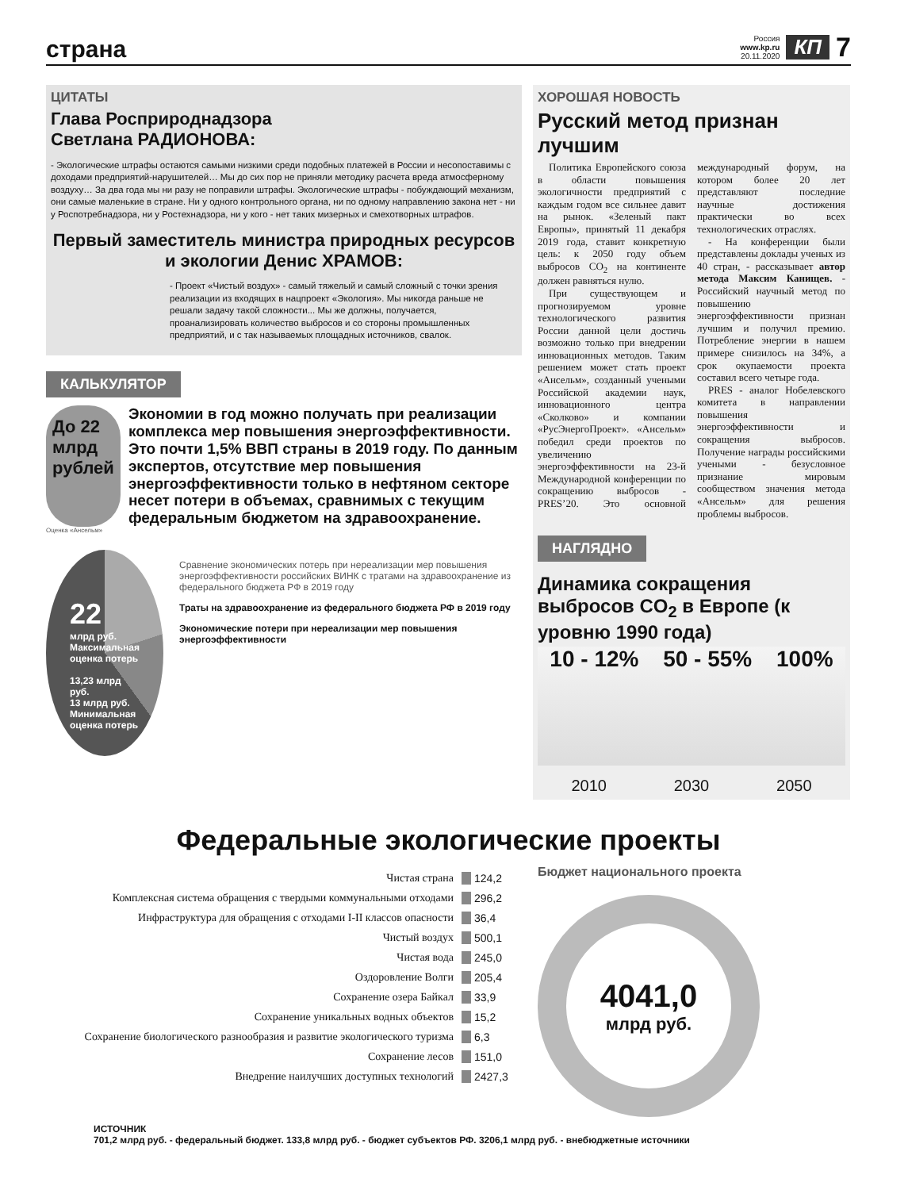страна
Россия
www.kp.ru
20.11.2020
КП 7
ЦИТАТЫ
Глава Росприроднадзора
Светлана РАДИОНОВА:
- Экологические штрафы остаются самыми низкими среди подобных платежей в России и несопоставимы с доходами предприятий-нарушителей… Мы до сих пор не приняли методику расчета вреда атмосферному воздуху… За два года мы ни разу не поправили штрафы. Экологические штрафы - побуждающий механизм, они самые маленькие в стране. Ни у одного контрольного органа, ни по одному направлению закона нет - ни у Роспотребнадзора, ни у Ростехнадзора, ни у кого - нет таких мизерных и смехотворных штрафов.
Первый заместитель министра природных ресурсов и экологии Денис ХРАМОВ:
- Проект «Чистый воздух» - самый тяжелый и самый сложный с точки зрения реализации из входящих в нацпроект «Экология». Мы никогда раньше не решали задачу такой сложности... Мы же должны, получается, проанализировать количество выбросов и со стороны промышленных предприятий, и с так называемых площадных источников, свалок.
КАЛЬКУЛЯТОР
До 22 млрд рублей
Экономии в год можно получать при реализации комплекса мер повышения энергоэффективности. Это почти 1,5% ВВП страны в 2019 году. По данным экспертов, отсутствие мер повышения энергоэффективности только в нефтяном секторе несет потери в объемах, сравнимых с текущим федеральным бюджетом на здравоохранение.
Оценка «Ансельм»
22
млрд руб.
Максимальная оценка потерь
13,23 млрд руб.
13 млрд руб. Минимальная оценка потерь
Сравнение экономических потерь при нереализации мер повышения энергоэффективности российских ВИНК с тратами на здравоохранение из федерального бюджета РФ в 2019 году
Траты на здравоохранение из федерального бюджета РФ в 2019 году
Экономические потери при нереализации мер повышения энергоэффективности
ХОРОШАЯ НОВОСТЬ
Русский метод признан лучшим
Политика Европейского союза в области повышения экологичности предприятий с каждым годом все сильнее давит на рынок. «Зеленый пакт Европы», принятый 11 декабря 2019 года, ставит конкретную цель: к 2050 году объем выбросов CO<sub>2</sub> на континенте должен равняться нулю.
При существующем и прогнозируемом уровне технологического развития России данной цели достичь возможно только при внедрении инновационных методов. Таким решением может стать проект «Ансельм», созданный учеными Российской академии наук, инновационного центра «Сколково» и компании «РусЭнергоПроект». «Ансельм» победил среди проектов по увеличению энергоэффективности на 23-й Международной конференции по сокращению выбросов - PRES’20. Это основной международный форум, на котором более 20 лет представляют последние научные достижения практически во всех технологических отраслях.
- На конференции были представлены доклады ученых из 40 стран, - рассказывает автор метода Максим Канищев. - Российский научный метод по повышению энергоэффективности признан лучшим и получил премию. Потребление энергии в нашем примере снизилось на 34%, а срок окупаемости проекта составил всего четыре года.
PRES - аналог Нобелевского комитета в направлении повышения энергоэффективности и сокращения выбросов. Получение награды российскими учеными - безусловное признание мировым сообществом значения метода «Ансельм» для решения проблемы выбросов.
НАГЛЯДНО
Динамика сокращения выбросов CO<sub>2</sub> в Европе (к уровню 1990 года)
10 - 12% 50 - 55% 100%
2010 2030 2050
Федеральные экологические проекты
Чистая страна 124,2
Комплексная система обращения с твердыми коммунальными отходами 296,2
Инфраструктура для обращения с отходами I-II классов опасности 36,4
Чистый воздух 500,1
Чистая вода 245,0
Оздоровление Волги 205,4
Сохранение озера Байкал 33,9
Сохранение уникальных водных объектов 15,2
Сохранение биологического разнообразия и развитие экологического туризма 6,3
Сохранение лесов 151,0
Внедрение наилучших доступных технологий 2427,3
Бюджет национального проекта
4041,0
млрд руб.
ИСТОЧНИК
701,2 млрд руб. - федеральный бюджет. 133,8 млрд руб. - бюджет субъектов РФ. 3206,1 млрд руб. - внебюджетные источники